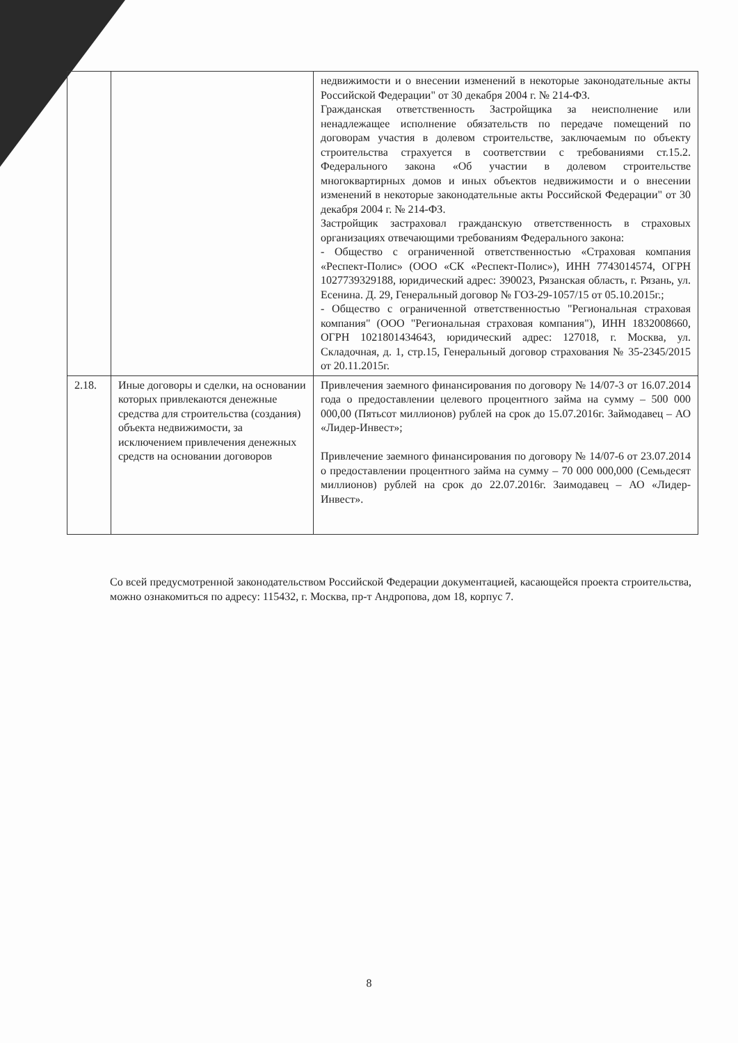| | | недвижимости и о внесении изменений в некоторые законодательные акты Российской Федерации" от 30 декабря 2004 г. № 214-ФЗ. Гражданская ответственность Застройщика за неисполнение или ненадлежащее исполнение обязательств по передаче помещений по договорам участия в долевом строительстве, заключаемым по объекту строительства страхуется в соответствии с требованиями ст.15.2. Федерального закона «Об участии в долевом строительстве многоквартирных домов и иных объектов недвижимости и о внесении изменений в некоторые законодательные акты Российской Федерации" от 30 декабря 2004 г. № 214-ФЗ. Застройщик застраховал гражданскую ответственность в страховых организациях отвечающими требованиям Федерального закона: - Общество с ограниченной ответственностью «Страховая компания «Респект-Полис» (ООО «СК «Респект-Полис»), ИНН 7743014574, ОГРН 1027739329188, юридический адрес: 390023, Рязанская область, г. Рязань, ул. Есенина. Д. 29, Генеральный договор № ГОЗ-29-1057/15 от 05.10.2015г.; - Общество с ограниченной ответственностью "Региональная страховая компания" (ООО "Региональная страховая компания"), ИНН 1832008660, ОГРН 1021801434643, юридический адрес: 127018, г. Москва, ул. Складочная, д. 1, стр.15, Генеральный договор страхования № 35-2345/2015 от 20.11.2015г. |
| 2.18. | Иные договоры и сделки, на основании которых привлекаются денежные средства для строительства (создания) объекта недвижимости, за исключением привлечения денежных средств на основании договоров | Привлечения заемного финансирования по договору № 14/07-3 от 16.07.2014 года о предоставлении целевого процентного займа на сумму – 500 000 000,00 (Пятьсот миллионов) рублей на срок до 15.07.2016г. Займодавец – АО «Лидер-Инвест»; Привлечение заемного финансирования по договору № 14/07-6 от 23.07.2014 о предоставлении процентного займа на сумму – 70 000 000,000 (Семьдесят миллионов) рублей на срок до 22.07.2016г. Заимодавец – АО «Лидер-Инвест». |
Со всей предусмотренной законодательством Российской Федерации документацией, касающейся проекта строительства, можно ознакомиться по адресу: 115432, г. Москва, пр-т Андропова, дом 18, корпус 7.
8